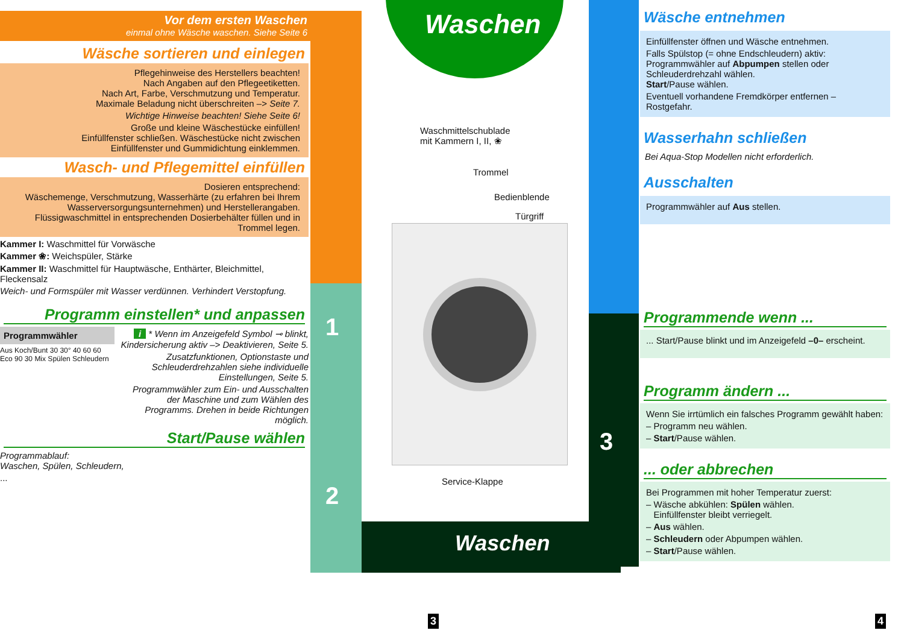Vor dem ersten Waschen
einmal ohne Wäsche waschen. Siehe Seite 6
Wäsche sortieren und einlegen
Pflegehinweise des Herstellers beachten!
Nach Angaben auf den Pflegeetiketten.
Nach Art, Farbe, Verschmutzung und Temperatur.
Maximale Beladung nicht überschreiten –> Seite 7.
Wichtige Hinweise beachten! Siehe Seite 6!
Große und kleine Wäschestücke einfüllen!
Einfüllfenster schließen. Wäschestücke nicht zwischen
Einfüllfenster und Gummidichtung einklemmen.
Wasch- und Pflegemittel einfüllen
Dosieren entsprechend:
Wäschemenge, Verschmutzung, Wasserhärte (zu erfahren bei Ihrem Wasserversorgungsunternehmen) und Herstellerangaben.
Flüssigwaschmittel in entsprechenden Dosierbehälter füllen und in Trommel legen.
Kammer I: Waschmittel für Vorwäsche
Kammer ❀: Weichspüler, Stärke
Kammer II: Waschmittel für Hauptwäsche, Enthärter, Bleichmittel, Fleckensalz
Weich- und Formspüler mit Wasser verdünnen. Verhindert Verstopfung.
Programm einstellen* und anpassen
Programmwähler
Aus Koch/Bunt 30 30° 40 60 60 Eco 90 30 Mix Spülen Schleudern
i * Wenn im Anzeigefeld Symbol ⊸ blinkt, Kindersicherung aktiv –> Deaktivieren, Seite 5.
Zusatzfunktionen, Optionstaste und Schleuderdrehzahlen siehe individuelle Einstellungen, Seite 5.
Programmwähler zum Ein- und Ausschalten der Maschine und zum Wählen des Programms. Drehen in beide Richtungen möglich.
Start/Pause wählen
Programmablauf:
Waschen, Spülen, Schleudern,
...
1
2
3
Waschen
Waschen
Waschmittelschublade
mit Kammern I, II, ❀
Trommel
Bedienblende
Türgriff
Service-Klappe
Wäsche entnehmen
Einfüllfenster öffnen und Wäsche entnehmen.
Falls Spülstop (= ohne Endschleudern) aktiv: Programmwähler auf Abpumpen stellen oder Schleuderdrehzahl wählen.
Start/Pause wählen.
Eventuell vorhandene Fremdkörper entfernen – Rostgefahr.
Wasserhahn schließen
Bei Aqua-Stop Modellen nicht erforderlich.
Ausschalten
Programmwähler auf Aus stellen.
Programmende wenn ...
... Start/Pause blinkt und im Anzeigefeld –0– erscheint.
Programm ändern ...
Wenn Sie irrtümlich ein falsches Programm gewählt haben:
– Programm neu wählen.
– Start/Pause wählen.
... oder abbrechen
Bei Programmen mit hoher Temperatur zuerst:
– Wäsche abkühlen: Spülen wählen.
Einfüllfenster bleibt verriegelt.
– Aus wählen.
– Schleudern oder Abpumpen wählen.
– Start/Pause wählen.
3 4